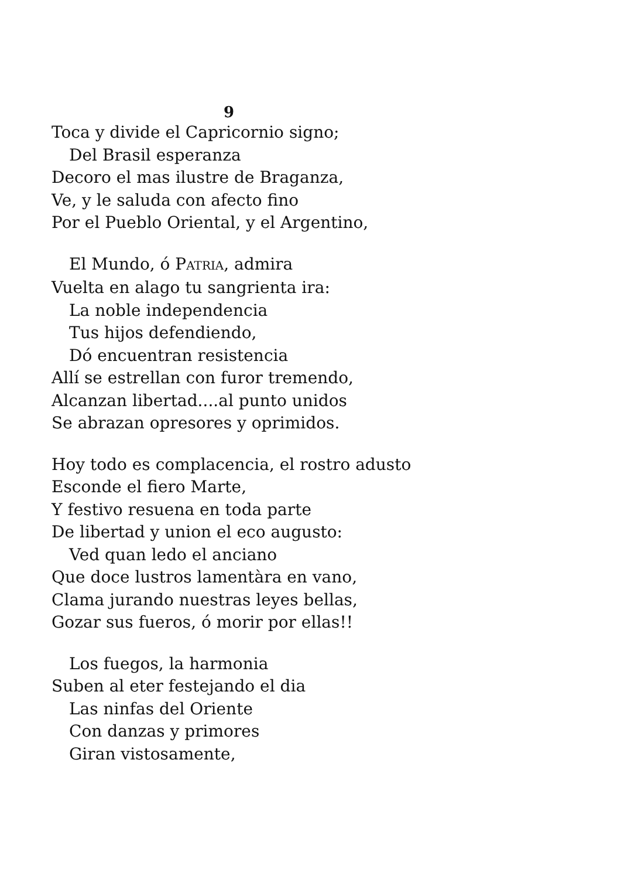9
Toca y divide el Capricornio signo;
Del Brasil esperanza
Decoro el mas ilustre de Braganza,
Ve, y le saluda con afecto fino
Por el Pueblo Oriental, y el Argentino,
El Mundo, ó PATRIA, admira
Vuelta en alago tu sangrienta ira:
La noble independencia
Tus hijos defendiendo,
Dó encuentran resistencia
Allí se estrellan con furor tremendo,
Alcanzan libertad....al punto unidos
Se abrazan opresores y oprimidos.
Hoy todo es complacencia, el rostro adusto
Esconde el fiero Marte,
Y festivo resuena en toda parte
De libertad y union el eco augusto:
Ved quan ledo el anciano
Que doce lustros lamentàra en vano,
Clama jurando nuestras leyes bellas,
Gozar sus fueros, ó morir por ellas!!
Los fuegos, la harmonia
Suben al eter festejando el dia
Las ninfas del Oriente
Con danzas y primores
Giran vistosamente,